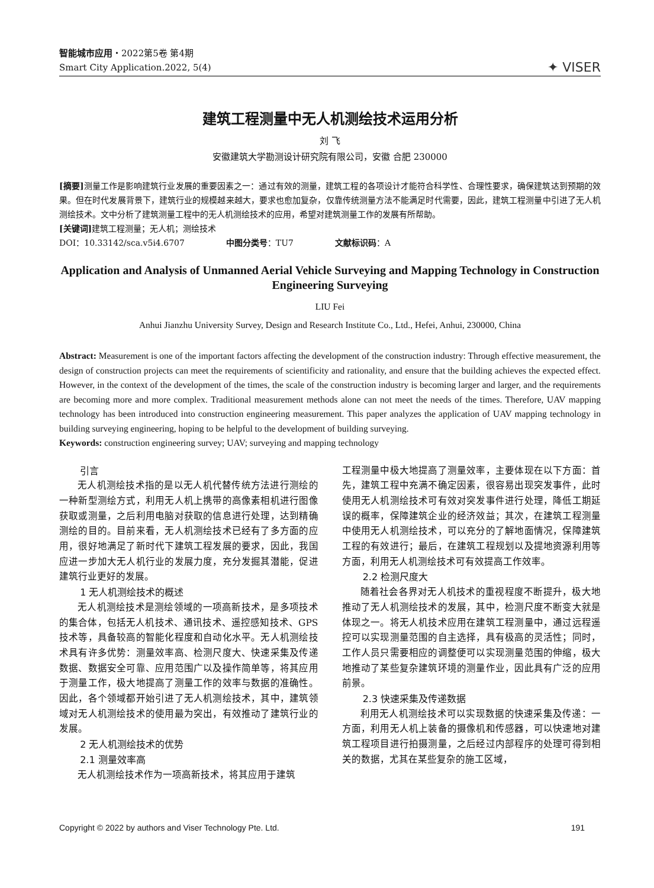智能城市应用・2022第5卷 第4期
Smart City Application.2022, 5(4)
✦ VISER
建筑工程测量中无人机测绘技术运用分析
刘 飞
安徽建筑大学勘测设计研究院有限公司，安徽 合肥 230000
[摘要] 测量工作是影响建筑行业发展的重要因素之一：通过有效的测量，建筑工程的各项设计才能符合科学性、合理性要求，确保建筑达到预期的效果。但在时代发展背景下，建筑行业的规模越来越大，要求也愈加复杂，仅靠传统测量方法不能满足时代需要，因此，建筑工程测量中引进了无人机测绘技术。文中分析了建筑测量工程中的无人机测绘技术的应用，希望对建筑测量工作的发展有所帮助。
[关键词] 建筑工程测量；无人机；测绘技术
DOI：10.33142/sca.v5i4.6707 中图分类号：TU7 文献标识码：A
Application and Analysis of Unmanned Aerial Vehicle Surveying and Mapping Technology in Construction Engineering Surveying
LIU Fei
Anhui Jianzhu University Survey, Design and Research Institute Co., Ltd., Hefei, Anhui, 230000, China
Abstract: Measurement is one of the important factors affecting the development of the construction industry: Through effective measurement, the design of construction projects can meet the requirements of scientificity and rationality, and ensure that the building achieves the expected effect. However, in the context of the development of the times, the scale of the construction industry is becoming larger and larger, and the requirements are becoming more and more complex. Traditional measurement methods alone can not meet the needs of the times. Therefore, UAV mapping technology has been introduced into construction engineering measurement. This paper analyzes the application of UAV mapping technology in building surveying engineering, hoping to be helpful to the development of building surveying.
Keywords: construction engineering survey; UAV; surveying and mapping technology
引言
无人机测绘技术指的是以无人机代替传统方法进行测绘的一种新型测绘方式，利用无人机上携带的高像素相机进行图像获取或测量，之后利用电脑对获取的信息进行处理，达到精确测绘的目的。目前来看，无人机测绘技术已经有了多方面的应用，很好地满足了新时代下建筑工程发展的要求，因此，我国应进一步加大无人机行业的发展力度，充分发掘其潜能，促进建筑行业更好的发展。
1 无人机测绘技术的概述
无人机测绘技术是测绘领域的一项高新技术，是多项技术的集合体，包括无人机技术、通讯技术、遥控感知技术、GPS 技术等，具备较高的智能化程度和自动化水平。无人机测绘技术具有许多优势：测量效率高、检测尺度大、快速采集及传递数据、数据安全可靠、应用范围广以及操作简单等，将其应用于测量工作，极大地提高了测量工作的效率与数据的准确性。因此，各个领域都开始引进了无人机测绘技术，其中，建筑领域对无人机测绘技术的使用最为突出，有效推动了建筑行业的发展。
2 无人机测绘技术的优势
2.1 测量效率高
无人机测绘技术作为一项高新技术，将其应用于建筑
工程测量中极大地提高了测量效率，主要体现在以下方面：首先，建筑工程中充满不确定因素，很容易出现突发事件，此时使用无人机测绘技术可有效对突发事件进行处理，降低工期延误的概率，保障建筑企业的经济效益；其次，在建筑工程测量中使用无人机测绘技术，可以充分的了解地面情况，保障建筑工程的有效进行；最后，在建筑工程规划以及提地资源利用等方面，利用无人机测绘技术可有效提高工作效率。
2.2 检测尺度大
随着社会各界对无人机技术的重视程度不断提升，极大地推动了无人机测绘技术的发展，其中，检测尺度不断变大就是体现之一。将无人机技术应用在建筑工程测量中，通过远程遥控可以实现测量范围的自主选择，具有极高的灵活性；同时，工作人员只需要相应的调整便可以实现测量范围的伸缩，极大地推动了某些复杂建筑环境的测量作业，因此具有广泛的应用前景。
2.3 快速采集及传递数据
利用无人机测绘技术可以实现数据的快速采集及传递：一方面，利用无人机上装备的摄像机和传感器，可以快速地对建筑工程项目进行拍摄测量，之后经过内部程序的处理可得到相关的数据，尤其在某些复杂的施工区域，
Copyright © 2022 by authors and Viser Technology Pte. Ltd. 191